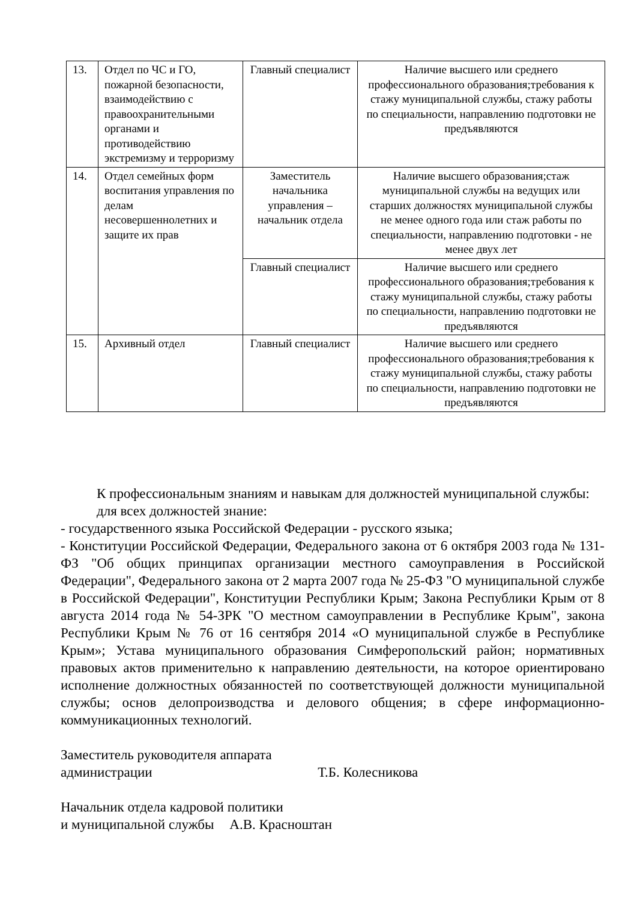| 13. | Отдел по ЧС и ГО, пожарной безопасности, взаимодействию с правоохранительными органами и противодействию экстремизму и терроризму | Главный специалист | Наличие высшего или среднего профессионального образования;требования к стажу муниципальной службы, стажу работы по специальности, направлению подготовки не предъявляются |
| 14. | Отдел семейных форм воспитания управления по делам несовершеннолетних и защите их прав | Заместитель начальника управления – начальник отдела | Наличие высшего образования;стаж муниципальной службы на ведущих или старших должностях муниципальной службы не менее одного года или стаж работы по специальности, направлению подготовки - не менее двух лет |
| | | Главный специалист | Наличие высшего или среднего профессионального образования;требования к стажу муниципальной службы, стажу работы по специальности, направлению подготовки не предъявляются |
| 15. | Архивный отдел | Главный специалист | Наличие высшего или среднего профессионального образования;требования к стажу муниципальной службы, стажу работы по специальности, направлению подготовки не предъявляются |
К профессиональным знаниям и навыкам для должностей муниципальной службы:
для всех должностей знание:
- государственного языка Российской Федерации - русского языка;
- Конституции Российской Федерации, Федерального закона от 6 октября 2003 года № 131-ФЗ "Об общих принципах организации местного самоуправления в Российской Федерации", Федерального закона от 2 марта 2007 года № 25-ФЗ "О муниципальной службе в Российской Федерации", Конституции Республики Крым; Закона Республики Крым от 8 августа 2014 года № 54-ЗРК "О местном самоуправлении в Республике Крым", закона Республики Крым № 76 от 16 сентября 2014 «О муниципальной службе в Республике Крым»; Устава муниципального образования Симферопольский район; нормативных правовых актов применительно к направлению деятельности, на которое ориентировано исполнение должностных обязанностей по соответствующей должности муниципальной службы; основ делопроизводства и делового общения; в сфере информационно-коммуникационных технологий.
Заместитель руководителя аппарата
администрации Т.Б. Колесникова
Начальник отдела кадровой политики
и муниципальной службы А.В. Красноштан